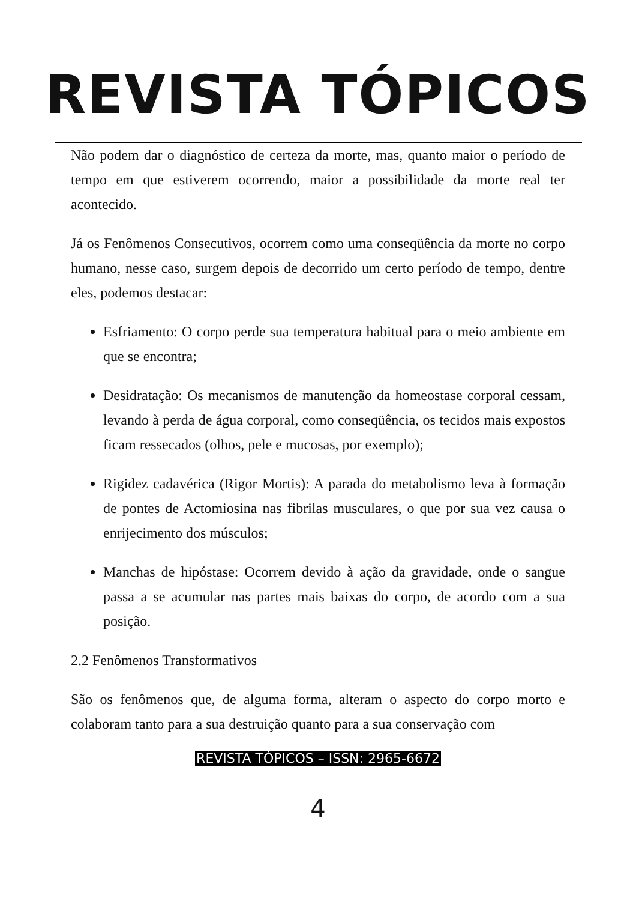REVISTA TÓPICOS
Não podem dar o diagnóstico de certeza da morte, mas, quanto maior o período de tempo em que estiverem ocorrendo, maior a possibilidade da morte real ter acontecido.
Já os Fenômenos Consecutivos, ocorrem como uma conseqüência da morte no corpo humano, nesse caso, surgem depois de decorrido um certo período de tempo, dentre eles, podemos destacar:
Esfriamento: O corpo perde sua temperatura habitual para o meio ambiente em que se encontra;
Desidratação: Os mecanismos de manutenção da homeostase corporal cessam, levando à perda de água corporal, como conseqüência, os tecidos mais expostos ficam ressecados (olhos, pele e mucosas, por exemplo);
Rigidez cadavérica (Rigor Mortis): A parada do metabolismo leva à formação de pontes de Actomiosina nas fibrilas musculares, o que por sua vez causa o enrijecimento dos músculos;
Manchas de hipóstase: Ocorrem devido à ação da gravidade, onde o sangue passa a se acumular nas partes mais baixas do corpo, de acordo com a sua posição.
2.2 Fenômenos Transformativos
São os fenômenos que, de alguma forma, alteram o aspecto do corpo morto e colaboram tanto para a sua destruição quanto para a sua conservação com
REVISTA TÓPICOS – ISSN: 2965-6672
4